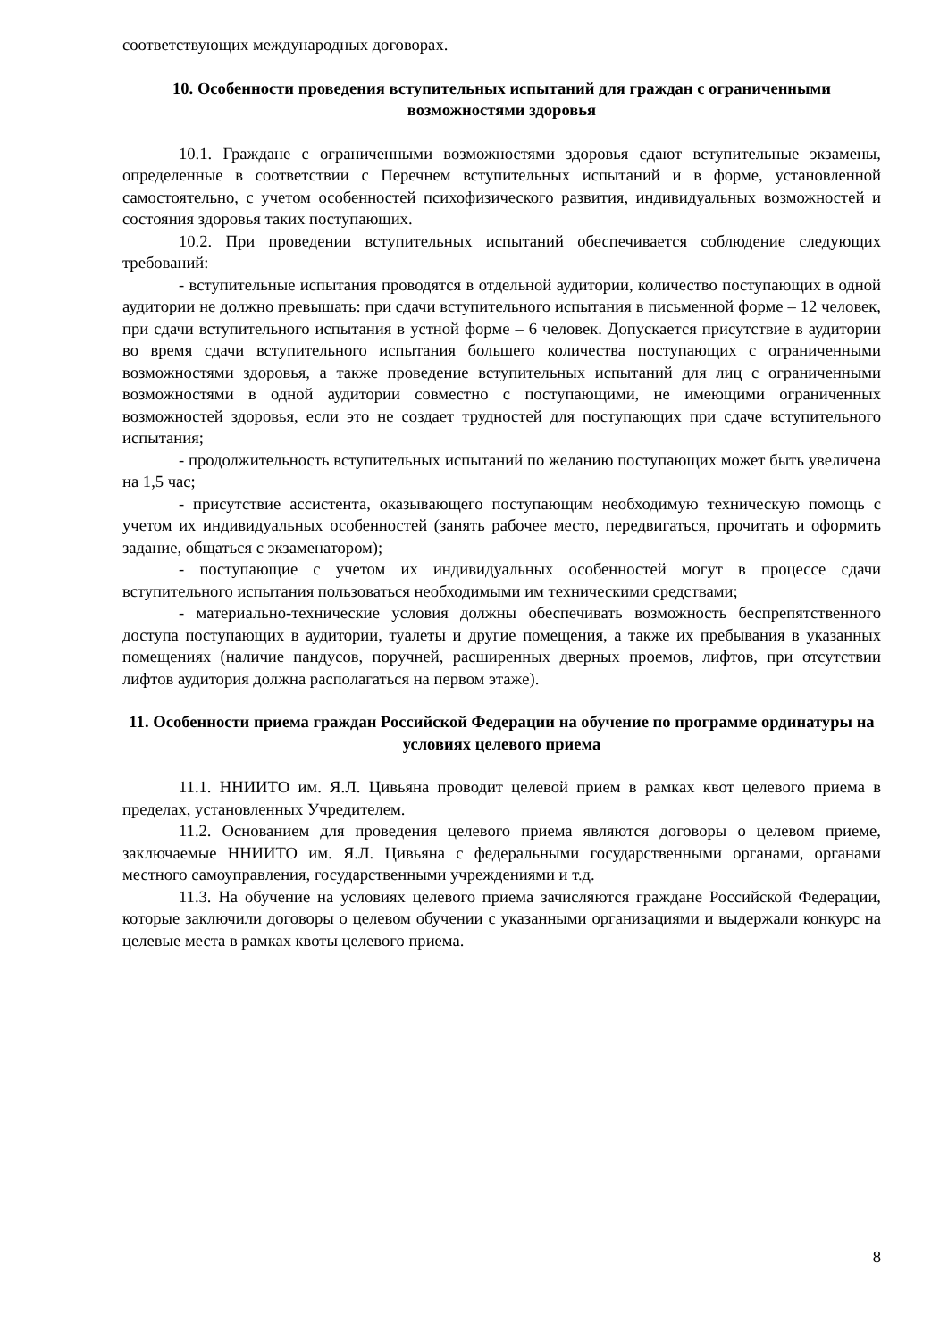соответствующих международных договорах.
10. Особенности проведения вступительных испытаний для граждан с ограниченными возможностями здоровья
10.1. Граждане с ограниченными возможностями здоровья сдают вступительные экзамены, определенные в соответствии с Перечнем вступительных испытаний и в форме, установленной самостоятельно, с учетом особенностей психофизического развития, индивидуальных возможностей и состояния здоровья таких поступающих.
10.2. При проведении вступительных испытаний обеспечивается соблюдение следующих требований:
- вступительные испытания проводятся в отдельной аудитории, количество поступающих в одной аудитории не должно превышать: при сдачи вступительного испытания в письменной форме – 12 человек, при сдачи вступительного испытания в устной форме – 6 человек. Допускается присутствие в аудитории во время сдачи вступительного испытания большего количества поступающих с ограниченными возможностями здоровья, а также проведение вступительных испытаний для лиц с ограниченными возможностями в одной аудитории совместно с поступающими, не имеющими ограниченных возможностей здоровья, если это не создает трудностей для поступающих при сдаче вступительного испытания;
- продолжительность вступительных испытаний по желанию поступающих может быть увеличена на 1,5 час;
- присутствие ассистента, оказывающего поступающим необходимую техническую помощь с учетом их индивидуальных особенностей (занять рабочее место, передвигаться, прочитать и оформить задание, общаться с экзаменатором);
- поступающие с учетом их индивидуальных особенностей могут в процессе сдачи вступительного испытания пользоваться необходимыми им техническими средствами;
- материально-технические условия должны обеспечивать возможность беспрепятственного доступа поступающих в аудитории, туалеты и другие помещения, а также их пребывания в указанных помещениях (наличие пандусов, поручней, расширенных дверных проемов, лифтов, при отсутствии лифтов аудитория должна располагаться на первом этаже).
11. Особенности приема граждан Российской Федерации на обучение по программе ординатуры на условиях целевого приема
11.1. ННИИТО им. Я.Л. Цивьяна проводит целевой прием в рамках квот целевого приема в пределах, установленных Учредителем.
11.2. Основанием для проведения целевого приема являются договоры о целевом приеме, заключаемые ННИИТО им. Я.Л. Цивьяна с федеральными государственными органами, органами местного самоуправления, государственными учреждениями и т.д.
11.3. На обучение на условиях целевого приема зачисляются граждане Российской Федерации, которые заключили договоры о целевом обучении с указанными организациями и выдержали конкурс на целевые места в рамках квоты целевого приема.
8